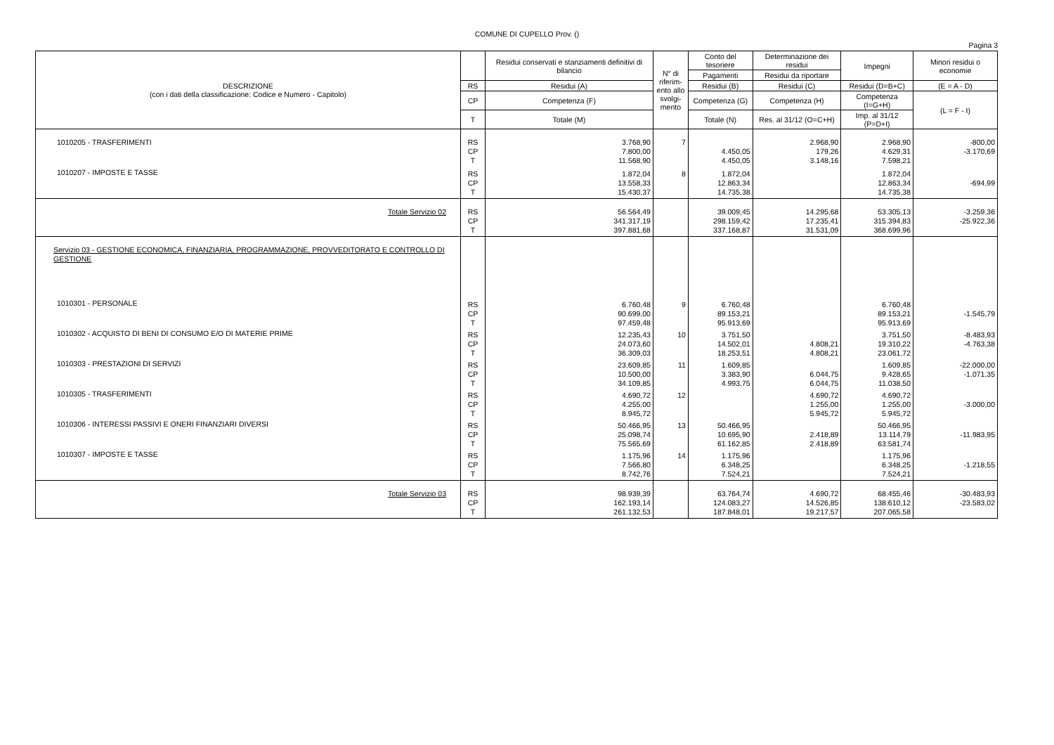COMUNE DI CUPELLO Prov. ()
Pagina 3
| DESCRIZIONE (con i dati della classificazione: Codice e Numero - Capitolo) | | Residui conservati e stanziamenti definitivi di bilancio | N° di riferim-ento allo svolgi-mento | Conto del tesoriere | Determinazione dei residui | Impegni | Minori residui o economie |
| --- | --- | --- | --- | --- | --- | --- | --- |
| | | | | Pagamenti | Residui da riportare | | |
| | RS | Residui (A) | | Residui (B) | Residui (C) | Residui (D=B+C) | (E = A - D) |
| | CP | Competenza (F) | | Competenza (G) | Competenza (H) | Competenza (I=G+H) | (L = F - I) |
| | T | Totale (M) | | Totale (N) | Res. al 31/12 (O=C+H) | Imp. al 31/12 (P=D+I) | |
| 1010205 - TRASFERIMENTI | RS CP T | 3.768,90 7.800,00 11.568,90 | 7 | 4.450,05 4.450,05 | 2.968,90 179,26 3.148,16 | 2.968,90 4.629,31 7.598,21 | -800,00 -3.170,69 |
| 1010207 - IMPOSTE E TASSE | RS CP T | 1.872,04 13.558,33 15.430,37 | 8 | 1.872,04 12.863,34 14.735,38 | | 1.872,04 12.863,34 14.735,38 | -694,99 |
| Totale Servizio 02 | RS CP T | 56.564,49 341.317,19 397.881,68 | | 39.009,45 298.159,42 337.168,87 | 14.295,68 17.235,41 31.531,09 | 53.305,13 315.394,83 368.699,96 | -3.259,36 -25.922,36 |
| Servizio 03 - GESTIONE ECONOMICA, FINANZIARIA, PROGRAMMAZIONE, PROVVEDITORATO E CONTROLLO DI GESTIONE | | | | | | | |
| 1010301 - PERSONALE | RS CP T | 6.760,48 90.699,00 97.459,48 | 9 | 6.760,48 89.153,21 95.913,69 | | 6.760,48 89.153,21 95.913,69 | -1.545,79 |
| 1010302 - ACQUISTO DI BENI DI CONSUMO E/O DI MATERIE PRIME | RS CP T | 12.235,43 24.073,60 36.309,03 | 10 | 3.751,50 14.502,01 18.253,51 | 4.808,21 4.808,21 | 3.751,50 19.310,22 23.061,72 | -8.483,93 -4.763,38 |
| 1010303 - PRESTAZIONI DI SERVIZI | RS CP T | 23.609,85 10.500,00 34.109,85 | 11 | 1.609,85 3.383,90 4.993,75 | 6.044,75 6.044,75 | 1.609,85 9.428,65 11.038,50 | -22.000,00 -1.071,35 |
| 1010305 - TRASFERIMENTI | RS CP T | 4.690,72 4.255,00 8.945,72 | 12 | | 4.690,72 1.255,00 5.945,72 | 4.690,72 1.255,00 5.945,72 | -3.000,00 |
| 1010306 - INTERESSI PASSIVI E ONERI FINANZIARI DIVERSI | RS CP T | 50.466,95 25.098,74 75.565,69 | 13 | 50.466,95 10.695,90 61.162,85 | 2.418,89 2.418,89 | 50.466,95 13.114,79 63.581,74 | -11.983,95 |
| 1010307 - IMPOSTE E TASSE | RS CP T | 1.175,96 7.566,80 8.742,76 | 14 | 1.175,96 6.348,25 7.524,21 | | 1.175,96 6.348,25 7.524,21 | -1.218,55 |
| Totale Servizio 03 | RS CP T | 98.939,39 162.193,14 261.132,53 | | 63.764,74 124.083,27 187.848,01 | 4.690,72 14.526,85 19.217,57 | 68.455,46 138.610,12 207.065,58 | -30.483,93 -23.583,02 |